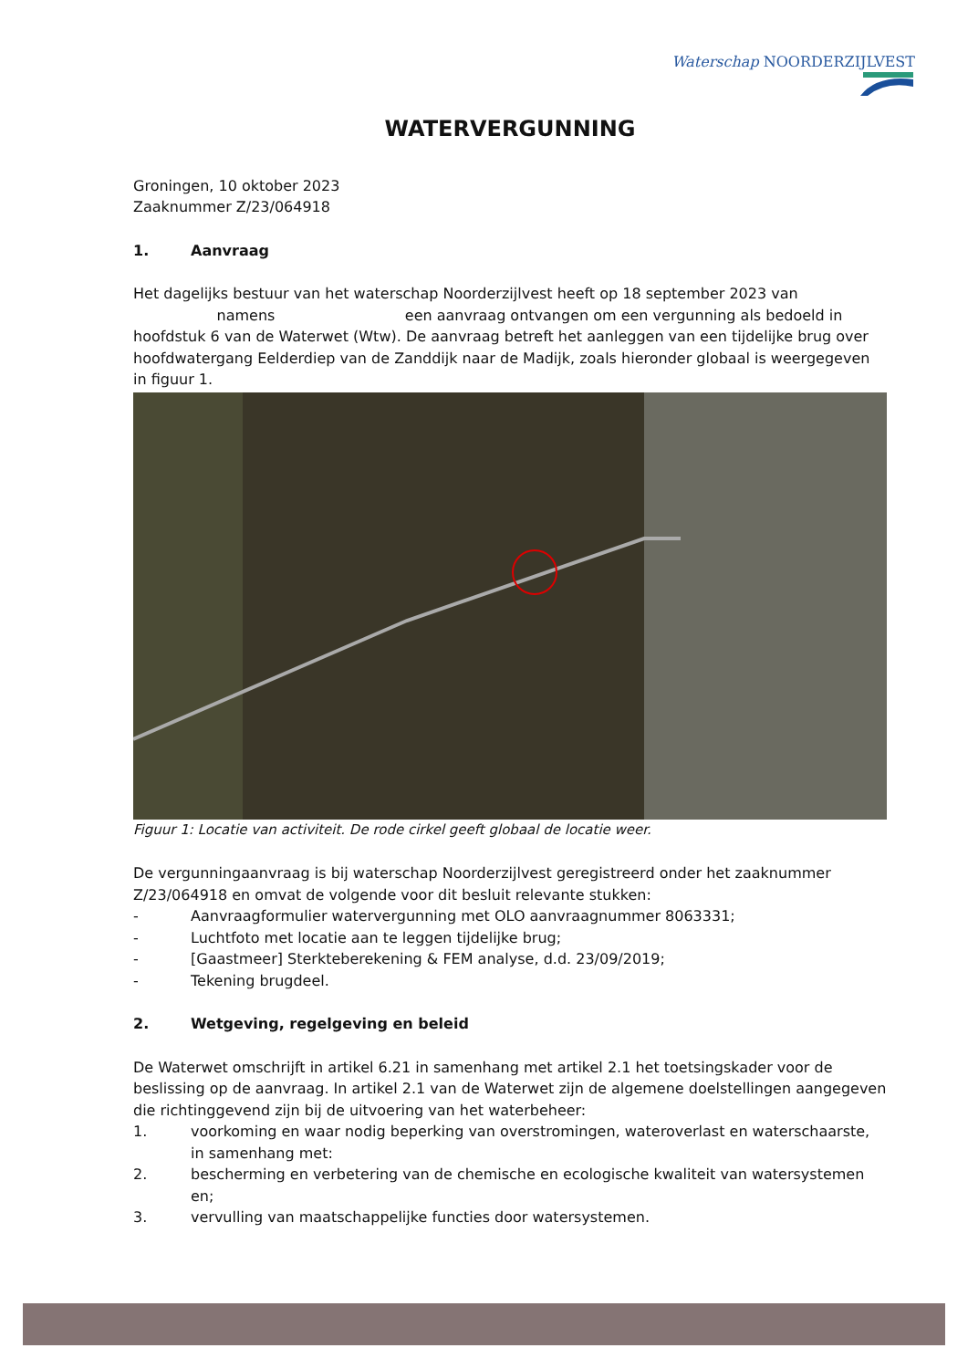Waterschap NOORDERZIJLVEST
WATERVERGUNNING
Groningen, 10 oktober 2023
Zaaknummer Z/23/064918
1. Aanvraag
Het dagelijks bestuur van het waterschap Noorderzijlvest heeft op 18 september 2023 van
namens een aanvraag ontvangen om een vergunning als bedoeld in hoofdstuk 6 van de Waterwet (Wtw). De aanvraag betreft het aanleggen van een tijdelijke brug over hoofdwatergang Eelderdiep van de Zanddijk naar de Madijk, zoals hieronder globaal is weergegeven in figuur 1.
Figuur 1: Locatie van activiteit. De rode cirkel geeft globaal de locatie weer.
De vergunningaanvraag is bij waterschap Noorderzijlvest geregistreerd onder het zaaknummer Z/23/064918 en omvat de volgende voor dit besluit relevante stukken:
- Aanvraagformulier watervergunning met OLO aanvraagnummer 8063331;
- Luchtfoto met locatie aan te leggen tijdelijke brug;
- [Gaastmeer] Sterkteberekening & FEM analyse, d.d. 23/09/2019;
- Tekening brugdeel.
2. Wetgeving, regelgeving en beleid
De Waterwet omschrijft in artikel 6.21 in samenhang met artikel 2.1 het toetsingskader voor de beslissing op de aanvraag. In artikel 2.1 van de Waterwet zijn de algemene doelstellingen aangegeven die richtinggevend zijn bij de uitvoering van het waterbeheer:
1. voorkoming en waar nodig beperking van overstromingen, wateroverlast en waterschaarste, in samenhang met:
2. bescherming en verbetering van de chemische en ecologische kwaliteit van watersystemen en;
3. vervulling van maatschappelijke functies door watersystemen.